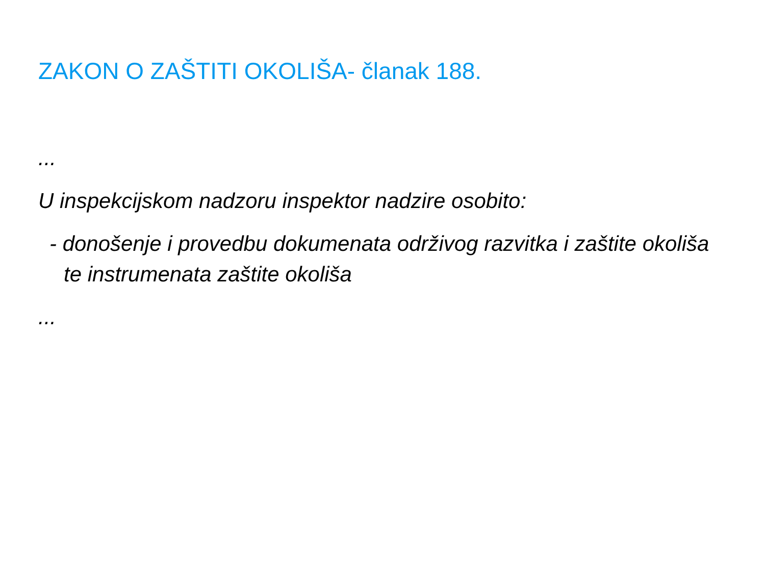ZAKON O ZAŠTITI OKOLIŠA- članak 188.
...
U inspekcijskom nadzoru inspektor nadzire osobito:
- donošenje i provedbu dokumenata održivog razvitka i zaštite okoliša te instrumenata zaštite okoliša
...